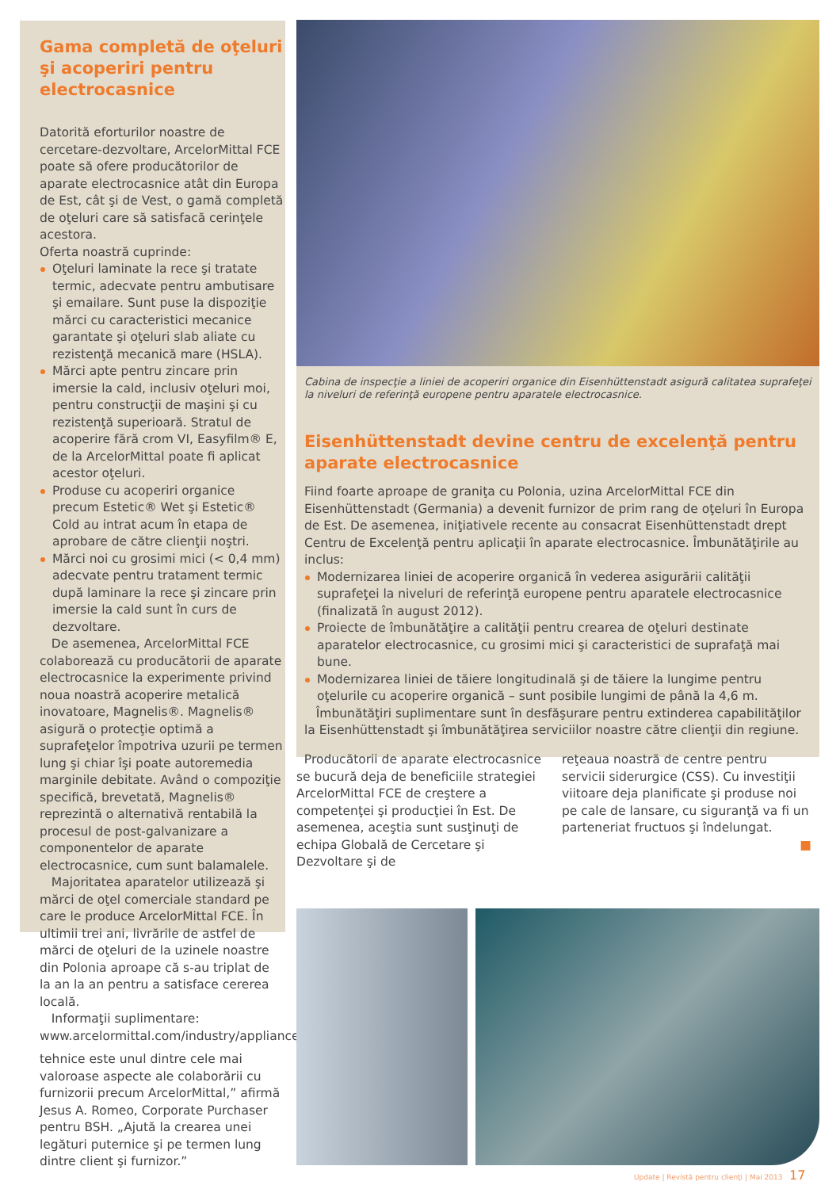Gama completă de oţeluri şi acoperiri pentru electrocasnice
Datorită eforturilor noastre de cercetare-dezvoltare, ArcelorMittal FCE poate să ofere producătorilor de aparate electrocasnice atât din Europa de Est, cât şi de Vest, o gamă completă de oţeluri care să satisfacă cerinţele acestora.
Oferta noastră cuprinde:
Oţeluri laminate la rece şi tratate termic, adecvate pentru ambutisare şi emailare. Sunt puse la dispoziţie mărci cu caracteristici mecanice garantate şi oţeluri slab aliate cu rezistenţă mecanică mare (HSLA).
Mărci apte pentru zincare prin imersie la cald, inclusiv oţeluri moi, pentru construcţii de maşini şi cu rezistenţă superioară. Stratul de acoperire fără crom VI, Easyfilm® E, de la ArcelorMittal poate fi aplicat acestor oţeluri.
Produse cu acoperiri organice precum Estetic® Wet şi Estetic® Cold au intrat acum în etapa de aprobare de către clienţii noştri.
Mărci noi cu grosimi mici (< 0,4 mm) adecvate pentru tratament termic după laminare la rece şi zincare prin imersie la cald sunt în curs de dezvoltare.
De asemenea, ArcelorMittal FCE colaborează cu producătorii de aparate electrocasnice la experimente privind noua noastră acoperire metalică inovatoare, Magnelis®. Magnelis® asigură o protecţie optimă a suprafeţelor împotriva uzurii pe termen lung şi chiar îşi poate autoremedia marginile debitate. Având o compoziţie specifică, brevetată, Magnelis® reprezintă o alternativă rentabilă la procesul de post-galvanizare a componentelor de aparate electrocasnice, cum sunt balamalele.
Majoritatea aparatelor utilizează şi mărci de oţel comerciale standard pe care le produce ArcelorMittal FCE. În ultimii trei ani, livrările de astfel de mărci de oţeluri de la uzinele noastre din Polonia aproape că s-au triplat de la an la an pentru a satisface cererea locală.
Informaţii suplimentare: www.arcelormittal.com/industry/appliances
Cabina de inspecţie a liniei de acoperiri organice din Eisenhüttenstadt asigură calitatea suprafeţei la niveluri de referinţă europene pentru aparatele electrocasnice.
Eisenhüttenstadt devine centru de excelenţă pentru aparate electrocasnice
Fiind foarte aproape de graniţa cu Polonia, uzina ArcelorMittal FCE din Eisenhüttenstadt (Germania) a devenit furnizor de prim rang de oţeluri în Europa de Est. De asemenea, iniţiativele recente au consacrat Eisenhüttenstadt drept Centru de Excelenţă pentru aplicaţii în aparate electrocasnice. Îmbunătăţirile au inclus:
Modernizarea liniei de acoperire organică în vederea asigurării calităţii suprafeţei la niveluri de referinţă europene pentru aparatele electrocasnice (finalizată în august 2012).
Proiecte de îmbunătăţire a calităţii pentru crearea de oţeluri destinate aparatelor electrocasnice, cu grosimi mici şi caracteristici de suprafaţă mai bune.
Modernizarea liniei de tăiere longitudinală şi de tăiere la lungime pentru oţelurile cu acoperire organică – sunt posibile lungimi de până la 4,6 m.
Îmbunătăţiri suplimentare sunt în desfăşurare pentru extinderea capabilităţilor la Eisenhüttenstadt şi îmbunătăţirea serviciilor noastre către clienţii din regiune.
Producătorii de aparate electrocasnice se bucură deja de beneficiile strategiei ArcelorMittal FCE de creştere a competenţei şi producţiei în Est. De asemenea, aceştia sunt susţinuţi de echipa Globală de Cercetare şi Dezvoltare şi de
reţeaua noastră de centre pentru servicii siderurgice (CSS). Cu investiţii viitoare deja planificate şi produse noi pe cale de lansare, cu siguranţă va fi un parteneriat fructuos şi îndelungat.
■
tehnice este unul dintre cele mai valoroase aspecte ale colaborării cu furnizorii precum ArcelorMittal,” afirmă Jesus A. Romeo, Corporate Purchaser pentru BSH. „Ajută la crearea unei legături puternice şi pe termen lung dintre client şi furnizor.”
Update | Revistă pentru clienţi | Mai 2013 17